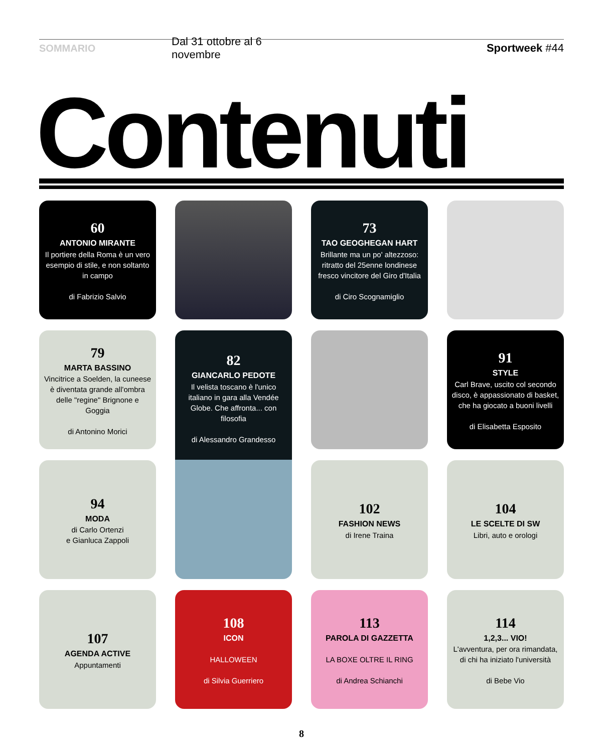SOMMARIO Dal 31 ottobre al 6 novembre Sportweek #44
Contenuti
60
ANTONIO MIRANTE
Il portiere della Roma è un vero esempio di stile, e non soltanto in campo
di Fabrizio Salvio
73
TAO GEOGHEGAN HART
Brillante ma un po' altezzoso: ritratto del 25enne londinese fresco vincitore del Giro d'Italia
di Ciro Scognamiglio
79
MARTA BASSINO
Vincitrice a Soelden, la cuneese è diventata grande all'ombra delle "regine" Brignone e Goggia
di Antonino Morici
82
GIANCARLO PEDOTE
Il velista toscano è l'unico italiano in gara alla Vendée Globe. Che affronta... con filosofia
di Alessandro Grandesso
91
STYLE
Carl Brave, uscito col secondo disco, è appassionato di basket, che ha giocato a buoni livelli
di Elisabetta Esposito
94
MODA
di Carlo Ortenzi
e Gianluca Zappoli
102
FASHION NEWS
di Irene Traina
104
LE SCELTE DI SW
Libri, auto e orologi
107
AGENDA ACTIVE
Appuntamenti
108
ICON
HALLOWEEN
di Silvia Guerriero
113
PAROLA DI GAZZETTA
LA BOXE OLTRE IL RING
di Andrea Schianchi
114
1,2,3... VIO!
L'avventura, per ora rimandata, di chi ha iniziato l'università
di Bebe Vio
8